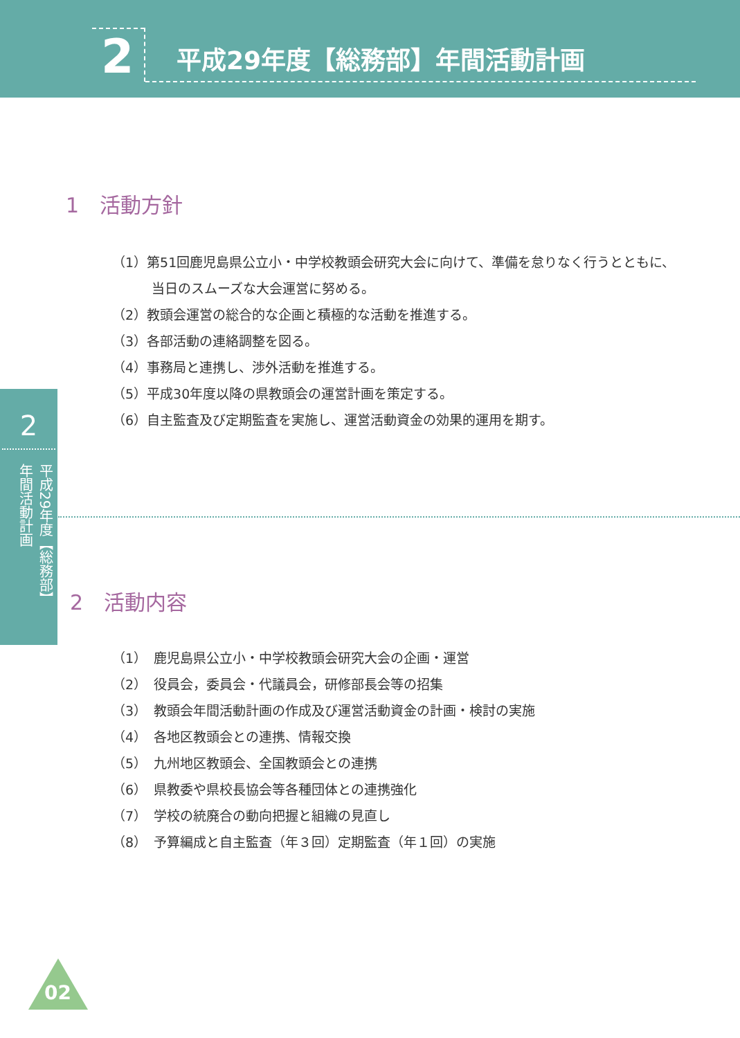2 平成29年度【総務部】年間活動計画
1　活動方針
（1）第51回鹿児島県公立小・中学校教頭会研究大会に向けて、準備を怠りなく行うとともに、
　　　当日のスムーズな大会運営に努める。
（2）教頭会運営の総合的な企画と積極的な活動を推進する。
（3）各部活動の連絡調整を図る。
（4）事務局と連携し、渉外活動を推進する。
（5）平成30年度以降の県教頭会の運営計画を策定する。
（6）自主監査及び定期監査を実施し、運営活動資金の効果的運用を期す。
2
平成29年度【総務部】年間活動計画
2　活動内容
（1）　鹿児島県公立小・中学校教頭会研究大会の企画・運営
（2）　役員会，委員会・代議員会，研修部長会等の招集
（3）　教頭会年間活動計画の作成及び運営活動資金の計画・検討の実施
（4）　各地区教頭会との連携、情報交換
（5）　九州地区教頭会、全国教頭会との連携
（6）　県教委や県校長協会等各種団体との連携強化
（7）　学校の統廃合の動向把握と組織の見直し
（8）　予算編成と自主監査（年３回）定期監査（年１回）の実施
02